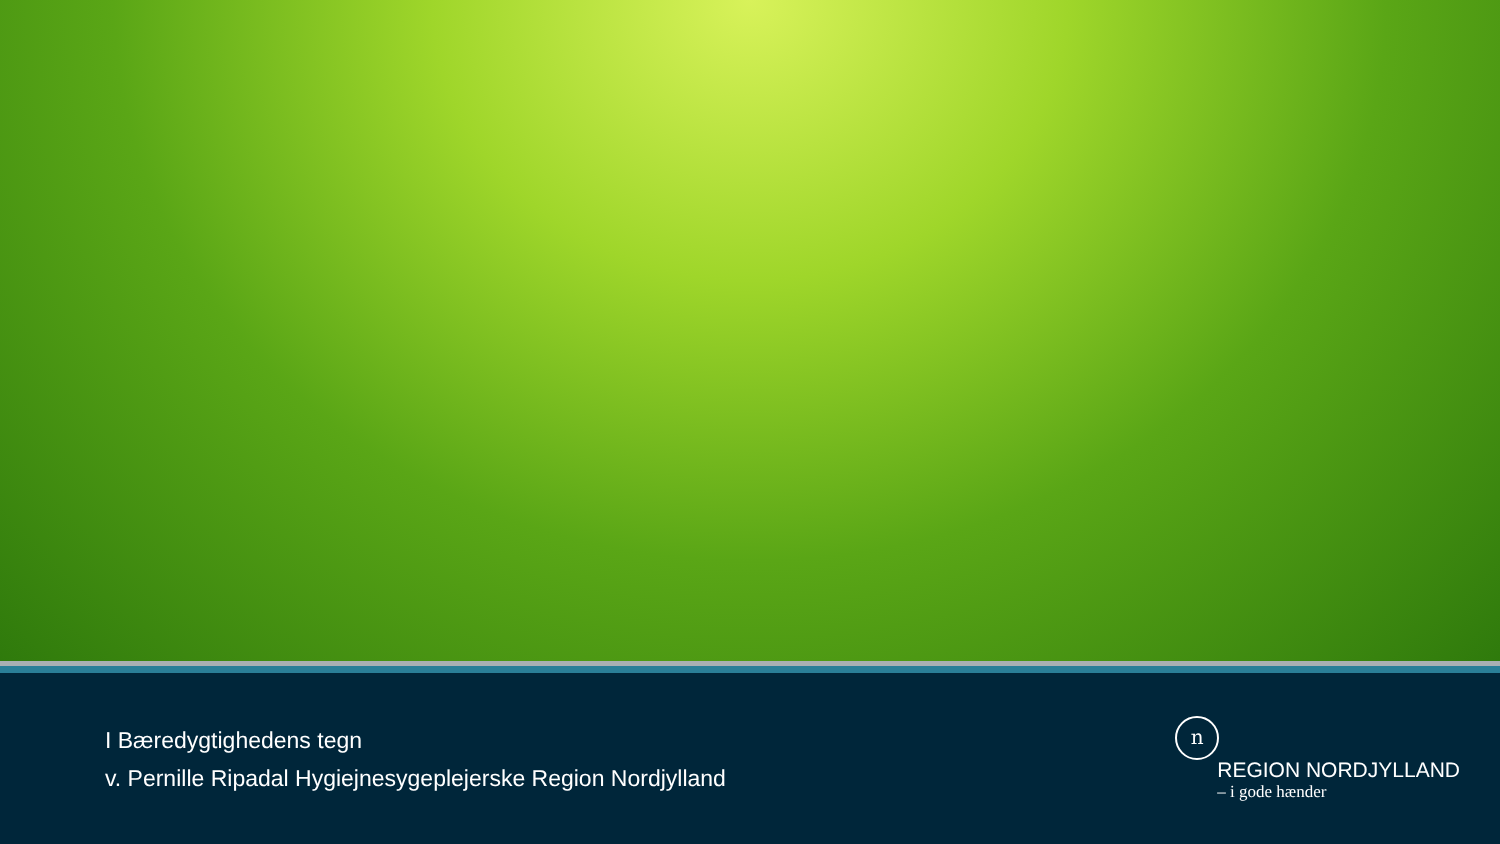I Bæredygtighedens tegn
v. Pernille Ripadal Hygiejnesygeplejerske Region Nordjylland
n
REGION NORDJYLLAND
– i gode hænder